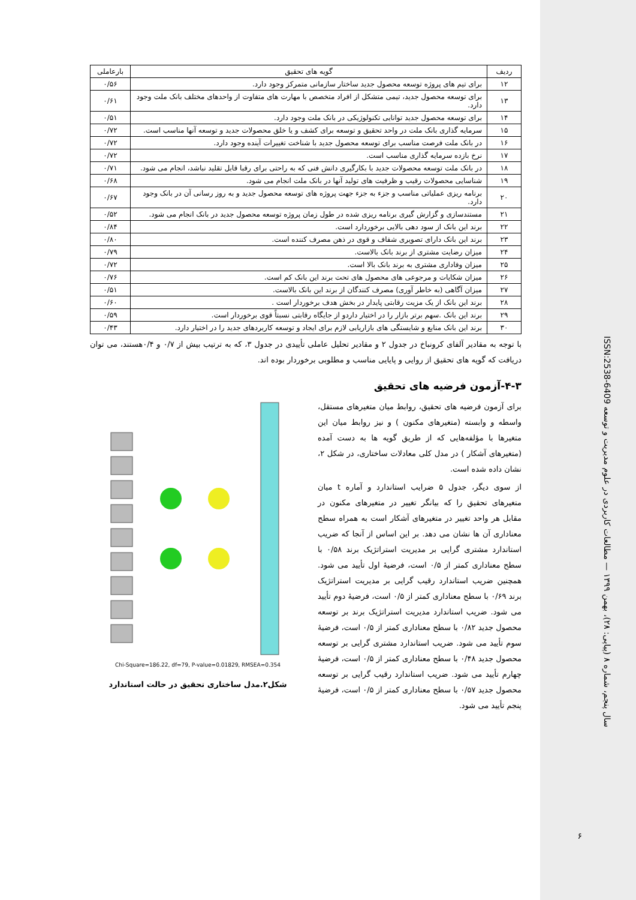| ردیف | گویه های تحقیق | بارعاملی |
| --- | --- | --- |
| ۱۲ | برای تیم های پروژه توسعه محصول جدید ساختار سازمانی متمرکز وجود دارد. | ۰/۵۶ |
| ۱۳ | برای توسعه محصول جدید، تیمی متشکل از افراد متخصص با مهارت های متفاوت از واحدهای مختلف بانک ملت وجود دارد. | ۰/۶۱ |
| ۱۴ | برای توسعه محصول جدید توانایی تکنولوژیکی در بانک ملت وجود دارد. | ۰/۵۱ |
| ۱۵ | سرمایه گذاری بانک ملت در واحد تحقیق و توسعه برای کشف و یا خلق محصولات جدید و توسعه آنها مناسب است. | ۰/۷۲ |
| ۱۶ | در بانک ملت فرصت مناسب برای توسعه محصول جدید با شناخت تغییرات آینده وجود دارد. | ۰/۷۲ |
| ۱۷ | نرخ بازده سرمایه گذاری مناسب است. | ۰/۷۲ |
| ۱۸ | در بانک ملت توسعه محصولات جدید با بکارگیری دانش فنی که به راحتی برای رقبا قابل تقلید نباشد، انجام می شود. | ۰/۷۱ |
| ۱۹ | شناسایی محصولات رقیب و ظرفیت های تولید آنها در بانک ملت انجام می شود. | ۰/۶۸ |
| ۲۰ | برنامه ریزی عملیاتی مناسب و جزء به جزء جهت پروژه های توسعه محصول جدید و به روز رسانی آن در بانک وجود دارد. | ۰/۶۷ |
| ۲۱ | مستندسازی و گزارش گیری برنامه ریزی شده در طول زمان پروژه توسعه محصول جدید در بانک انجام می شود. | ۰/۵۲ |
| ۲۲ | برند این بانک از سود دهی بالایی برخوردارد است. | ۰/۸۴ |
| ۲۳ | برند این بانک دارای تصویری شفاف و قوی در ذهن مصرف کننده است. | ۰/۸۰ |
| ۲۴ | میزان رضایت مشتری از برند بانک بالاست. | ۰/۷۹ |
| ۲۵ | میزان وفاداری مشتری به برند بانک بالا است. | ۰/۷۲ |
| ۲۶ | میزان شکایات و مرجوعی های محصول های تحت برند این بانک کم است. | ۰/۷۶ |
| ۲۷ | میزان آگاهی (به خاطر آوری) مصرف کنندگان از برند این بانک بالاست. | ۰/۵۱ |
| ۲۸ | برند این بانک از یک مزیت رقابتی پایدار در بخش هدف برخوردار است . | ۰/۶۰ |
| ۲۹ | برند این بانک .سهم برتر بازار را در اختیار داردو از جایگاه رقابتی نسبتاً قوی برخوردار است. | ۰/۵۹ |
| ۳۰ | برند این بانک منابع و شایستگی های بازاریابی لازم برای ایجاد و توسعه کاربردهای جدید را در اختیار دارد. | ۰/۴۳ |
با توجه به مقادیر آلفای کرونباخ در جدول ۲ و مقادیر تحلیل عاملی تأییدی در جدول ۳، که به ترتیب بیش از ۰/۷ و ۰/۴هستند، می توان دریافت که گویه های تحقیق از روایی و پایایی مناسب و مطلوبی برخوردار بوده اند.
۴-۳-آزمون فرضیه های تحقیق
برای آزمون فرضیه های تحقیق، روابط میان متغیرهای مستقل، واسطه و وابسته (متغیرهای مکنون ) و نیز روابط میان این متغیرها با مؤلفه‌هایی که از طریق گویه ها به دست آمده (متغیرهای آشکار ) در مدل کلی معادلات ساختاری، در شکل ۲، نشان داده شده است.
از سوی دیگر، جدول ۵ ضرایب استاندارد و آماره t میان متغیرهای تحقیق را که بیانگر تغییر در متغیرهای مکنون در مقابل هر واحد تغییر در متغیرهای آشکار است به همراه سطح معناداری آن ها نشان می دهد. بر این اساس از آنجا که ضریب استاندارد مشتری گرایی بر مدیریت استراتژیک برند ۰/۵۸ با سطح معناداری کمتر از ۰/۵ است، فرضیهٔ اول تأیید می شود. همچنین ضریب استاندارد رقیب گرایی بر مدیریت استراتژیک برند ۰/۶۹ با سطح معناداری کمتر از ۰/۵ است، فرضیهٔ دوم تأیید می شود. ضریب استاندارد مدیریت استراتژیک برند بر توسعه محصول جدید ۰/۸۲ با سطح معناداری کمتر از ۰/۵ است، فرضیهٔ سوم تأیید می شود. ضریب استاندارد مشتری گرایی بر توسعه محصول جدید ۰/۴۸ با سطح معناداری کمتر از ۰/۵ است، فرضیهٔ چهارم تأیید می شود. ضریب استاندارد رقیب گرایی بر توسعه محصول جدید ۰/۵۷ با سطح معناداری کمتر از ۰/۵ است، فرضیهٔ پنجم تأیید می شود.
Chi-Square=186.22, df=79, P-value=0.01829, RMSEA=0.354
شکل۲.مدل ساختاری تحقیق در حالت استاندارد
سال پنجم، شماره ۸ (پیاپی: ۲۸)، بهمن ۱۳۹۹ — مطالعات کاربردی در علوم مدیریت و توسعه ISSN:2538-6409
۶